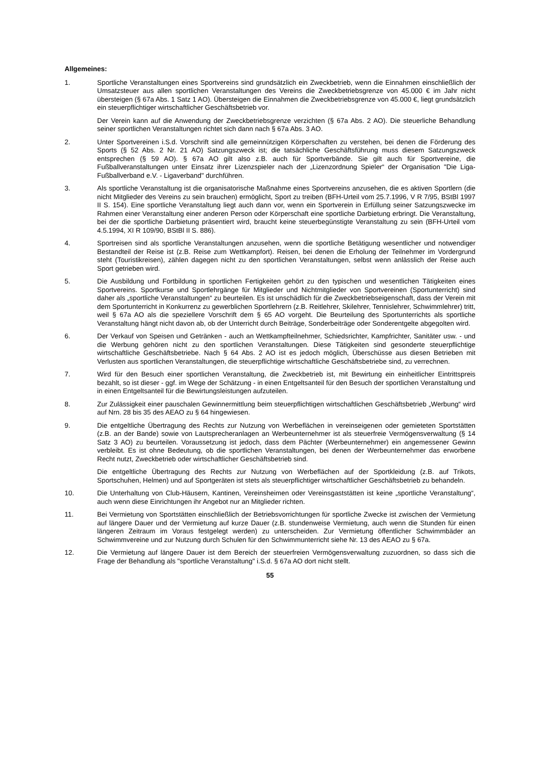Allgemeines:
1. Sportliche Veranstaltungen eines Sportvereins sind grundsätzlich ein Zweckbetrieb, wenn die Einnahmen einschließlich der Umsatzsteuer aus allen sportlichen Veranstaltungen des Vereins die Zweckbetriebsgrenze von 45.000 € im Jahr nicht übersteigen (§ 67a Abs. 1 Satz 1 AO). Übersteigen die Einnahmen die Zweckbetriebsgrenze von 45.000 €, liegt grundsätzlich ein steuerpflichtiger wirtschaftlicher Geschäftsbetrieb vor.
Der Verein kann auf die Anwendung der Zweckbetriebsgrenze verzichten (§ 67a Abs. 2 AO). Die steuerliche Behandlung seiner sportlichen Veranstaltungen richtet sich dann nach § 67a Abs. 3 AO.
2. Unter Sportvereinen i.S.d. Vorschrift sind alle gemeinnützigen Körperschaften zu verstehen, bei denen die Förderung des Sports (§ 52 Abs. 2 Nr. 21 AO) Satzungszweck ist; die tatsächliche Geschäftsführung muss diesem Satzungszweck entsprechen (§ 59 AO). § 67a AO gilt also z.B. auch für Sportverbände. Sie gilt auch für Sportvereine, die Fußballveranstaltungen unter Einsatz ihrer Lizenzspieler nach der „Lizenzordnung Spieler“ der Organisation "Die Liga-Fußballverband e.V. - Ligaverband" durchführen.
3. Als sportliche Veranstaltung ist die organisatorische Maßnahme eines Sportvereins anzusehen, die es aktiven Sportlern (die nicht Mitglieder des Vereins zu sein brauchen) ermöglicht, Sport zu treiben (BFH-Urteil vom 25.7.1996, V R 7/95, BStBl 1997 II S. 154). Eine sportliche Veranstaltung liegt auch dann vor, wenn ein Sportverein in Erfüllung seiner Satzungszwecke im Rahmen einer Veranstaltung einer anderen Person oder Körperschaft eine sportliche Darbietung erbringt. Die Veranstaltung, bei der die sportliche Darbietung präsentiert wird, braucht keine steuerbegünstigte Veranstaltung zu sein (BFH-Urteil vom 4.5.1994, XI R 109/90, BStBl II S. 886).
4. Sportreisen sind als sportliche Veranstaltungen anzusehen, wenn die sportliche Betätigung wesentlicher und notwendiger Bestandteil der Reise ist (z.B. Reise zum Wettkampfort). Reisen, bei denen die Erholung der Teilnehmer im Vordergrund steht (Touristikreisen), zählen dagegen nicht zu den sportlichen Veranstaltungen, selbst wenn anlässlich der Reise auch Sport getrieben wird.
5. Die Ausbildung und Fortbildung in sportlichen Fertigkeiten gehört zu den typischen und wesentlichen Tätigkeiten eines Sportvereins. Sportkurse und Sportlehrgänge für Mitglieder und Nichtmitglieder von Sportvereinen (Sportunterricht) sind daher als „sportliche Veranstaltungen“ zu beurteilen. Es ist unschädlich für die Zweckbetriebseigenschaft, dass der Verein mit dem Sportunterricht in Konkurrenz zu gewerblichen Sportlehrern (z.B. Reitlehrer, Skilehrer, Tennislehrer, Schwimmlehrer) tritt, weil § 67a AO als die speziellere Vorschrift dem § 65 AO vorgeht. Die Beurteilung des Sportunterrichts als sportliche Veranstaltung hängt nicht davon ab, ob der Unterricht durch Beiträge, Sonderbeiträge oder Sonderentgelte abgegolten wird.
6. Der Verkauf von Speisen und Getränken - auch an Wettkampfteilnehmer, Schiedsrichter, Kampfrichter, Sanitäter usw. - und die Werbung gehören nicht zu den sportlichen Veranstaltungen. Diese Tätigkeiten sind gesonderte steuerpflichtige wirtschaftliche Geschäftsbetriebe. Nach § 64 Abs. 2 AO ist es jedoch möglich, Überschüsse aus diesen Betrieben mit Verlusten aus sportlichen Veranstaltungen, die steuerpflichtige wirtschaftliche Geschäftsbetriebe sind, zu verrechnen.
7. Wird für den Besuch einer sportlichen Veranstaltung, die Zweckbetrieb ist, mit Bewirtung ein einheitlicher Eintrittspreis bezahlt, so ist dieser - ggf. im Wege der Schätzung - in einen Entgeltsanteil für den Besuch der sportlichen Veranstaltung und in einen Entgeltsanteil für die Bewirtungsleistungen aufzuteilen.
8. Zur Zulässigkeit einer pauschalen Gewinnermittlung beim steuerpflichtigen wirtschaftlichen Geschäftsbetrieb „Werbung“ wird auf Nrn. 28 bis 35 des AEAO zu § 64 hingewiesen.
9. Die entgeltliche Übertragung des Rechts zur Nutzung von Werbeflächen in vereinseigenen oder gemieteten Sportstätten (z.B. an der Bande) sowie von Lautsprecheranlagen an Werbeunternehmer ist als steuerfreie Vermögensverwaltung (§ 14 Satz 3 AO) zu beurteilen. Voraussetzung ist jedoch, dass dem Pächter (Werbeunternehmer) ein angemessener Gewinn verbleibt. Es ist ohne Bedeutung, ob die sportlichen Veranstaltungen, bei denen der Werbeunternehmer das erworbene Recht nutzt, Zweckbetrieb oder wirtschaftlicher Geschäftsbetrieb sind.
Die entgeltliche Übertragung des Rechts zur Nutzung von Werbeflächen auf der Sportkleidung (z.B. auf Trikots, Sportschuhen, Helmen) und auf Sportgeräten ist stets als steuerpflichtiger wirtschaftlicher Geschäftsbetrieb zu behandeln.
10. Die Unterhaltung von Club-Häusern, Kantinen, Vereinsheimen oder Vereinsgaststätten ist keine „sportliche Veranstaltung“, auch wenn diese Einrichtungen ihr Angebot nur an Mitglieder richten.
11. Bei Vermietung von Sportstätten einschließlich der Betriebsvorrichtungen für sportliche Zwecke ist zwischen der Vermietung auf längere Dauer und der Vermietung auf kurze Dauer (z.B. stundenweise Vermietung, auch wenn die Stunden für einen längeren Zeitraum im Voraus festgelegt werden) zu unterscheiden. Zur Vermietung öffentlicher Schwimmbäder an Schwimmvereine und zur Nutzung durch Schulen für den Schwimmunterricht siehe Nr. 13 des AEAO zu § 67a.
12. Die Vermietung auf längere Dauer ist dem Bereich der steuerfreien Vermögensverwaltung zuzuordnen, so dass sich die Frage der Behandlung als "sportliche Veranstaltung" i.S.d. § 67a AO dort nicht stellt.
55